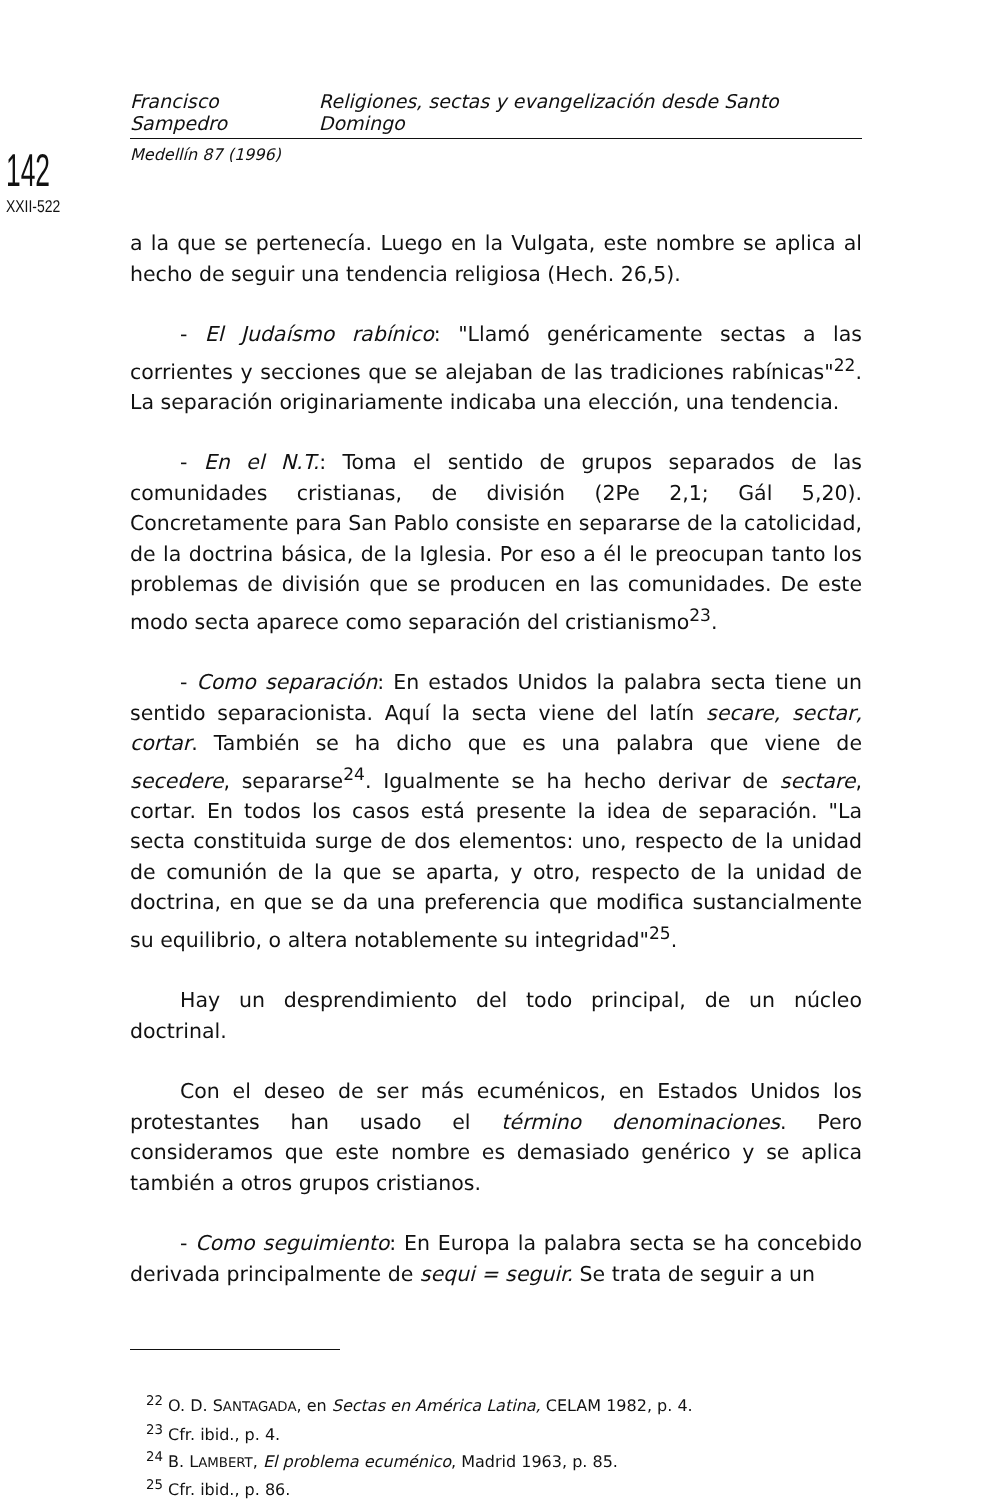Francisco Sampedro Religiones, sectas y evangelización desde Santo Domingo
Medellín 87 (1996)
142
XXII-522
a la que se pertenecía. Luego en la Vulgata, este nombre se aplica al hecho de seguir una tendencia religiosa (Hech. 26,5).
- El Judaísmo rabínico: "Llamó genéricamente sectas a las corrientes y secciones que se alejaban de las tradiciones rabínicas"<sup>22</sup>. La separación originariamente indicaba una elección, una tendencia.
- En el N.T.: Toma el sentido de grupos separados de las comunidades cristianas, de división (2Pe 2,1; Gál 5,20). Concretamente para San Pablo consiste en separarse de la catolicidad, de la doctrina básica, de la Iglesia. Por eso a él le preocupan tanto los problemas de división que se producen en las comunidades. De este modo secta aparece como separación del cristianismo<sup>23</sup>.
- Como separación: En estados Unidos la palabra secta tiene un sentido separacionista. Aquí la secta viene del latín secare, sectar, cortar. También se ha dicho que es una palabra que viene de secedere, separarse<sup>24</sup>. Igualmente se ha hecho derivar de sectare, cortar. En todos los casos está presente la idea de separación. "La secta constituida surge de dos elementos: uno, respecto de la unidad de comunión de la que se aparta, y otro, respecto de la unidad de doctrina, en que se da una preferencia que modifica sustancialmente su equilibrio, o altera notablemente su integridad"<sup>25</sup>.
Hay un desprendimiento del todo principal, de un núcleo doctrinal.
Con el deseo de ser más ecuménicos, en Estados Unidos los protestantes han usado el término denominaciones. Pero consideramos que este nombre es demasiado genérico y se aplica también a otros grupos cristianos.
- Como seguimiento: En Europa la palabra secta se ha concebido derivada principalmente de sequi = seguir. Se trata de seguir a un
<sup>22</sup> O. D. SANTAGADA, en Sectas en América Latina, CELAM 1982, p. 4.
<sup>23</sup> Cfr. ibid., p. 4.
<sup>24</sup> B. LAMBERT, El problema ecuménico, Madrid 1963, p. 85.
<sup>25</sup> Cfr. ibid., p. 86.